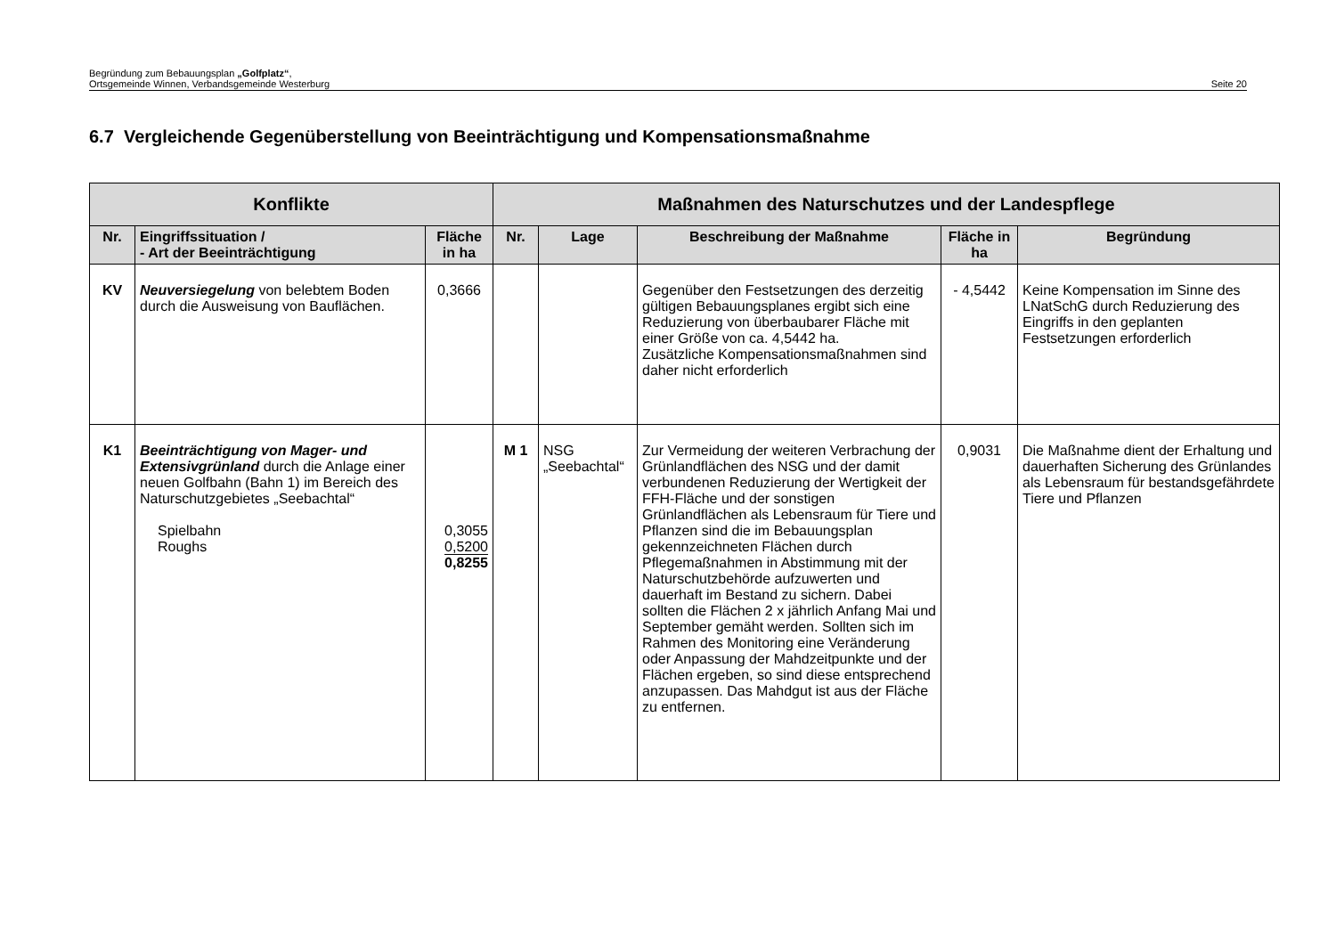Begründung zum Bebauungsplan „Golfplatz“,
Ortsgemeinde Winnen, Verbandsgemeinde Westerburg
Seite 20
6.7 Vergleichende Gegenüberstellung von Beeinträchtigung und Kompensationsmaßnahme
| Konflikte | | | Maßnahmen des Naturschutzes und der Landespflege | | | | |
| --- | --- | --- | --- | --- | --- | --- | --- |
| Nr. | Eingriffssituation / - Art der Beeinträchtigung | Fläche in ha | Nr. | Lage | Beschreibung der Maßnahme | Fläche in ha | Begründung |
| KV | Neuversiegelung von belebtem Boden durch die Ausweisung von Bauflächen. | 0,3666 | | | Gegenüber den Festsetzungen des derzeitig gültigen Bebauungsplanes ergibt sich eine Reduzierung von überbaubarer Fläche mit einer Größe von ca. 4,5442 ha. Zusätzliche Kompensationsmaßnahmen sind daher nicht erforderlich | - 4,5442 | Keine Kompensation im Sinne des LNatSchG durch Reduzierung des Eingriffs in den geplanten Festsetzungen erforderlich |
| K1 | Beeinträchtigung von Mager- und Extensivgrünland durch die Anlage einer neuen Golfbahn (Bahn 1) im Bereich des Naturschutzgebietes „Seebachtal“ Spielbahn Roughs | 0,3055 0,5200 0,8255 | M 1 | NSG „Seebachtal“ | Zur Vermeidung der weiteren Verbrachung der Grünlandflächen des NSG und der damit verbundenen Reduzierung der Wertigkeit der FFH-Fläche und der sonstigen Grünlandflächen als Lebensraum für Tiere und Pflanzen sind die im Bebauungsplan gekennzeichneten Flächen durch Pflegemaßnahmen in Abstimmung mit der Naturschutzbehörde aufzuwerten und dauerhaft im Bestand zu sichern. Dabei sollten die Flächen 2 x jährlich Anfang Mai und September gemäht werden. Sollten sich im Rahmen des Monitoring eine Veränderung oder Anpassung der Mahdzeitpunkte und der Flächen ergeben, so sind diese entsprechend anzupassen. Das Mahdgut ist aus der Fläche zu entfernen. | 0,9031 | Die Maßnahme dient der Erhaltung und dauerhaften Sicherung des Grünlandes als Lebensraum für bestandsgefährdete Tiere und Pflanzen |